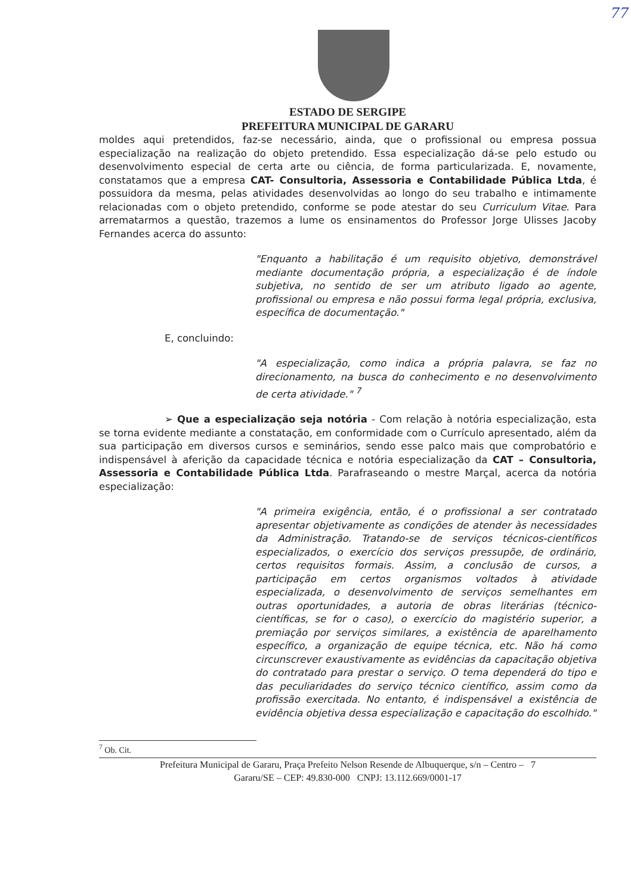77
ESTADO DE SERGIPE
PREFEITURA MUNICIPAL DE GARARU
moldes aqui pretendidos, faz-se necessário, ainda, que o profissional ou empresa possua especialização na realização do objeto pretendido. Essa especialização dá-se pelo estudo ou desenvolvimento especial de certa arte ou ciência, de forma particularizada. E, novamente, constatamos que a empresa CAT- Consultoria, Assessoria e Contabilidade Pública Ltda, é possuidora da mesma, pelas atividades desenvolvidas ao longo do seu trabalho e intimamente relacionadas com o objeto pretendido, conforme se pode atestar do seu Curriculum Vitae. Para arrematarmos a questão, trazemos a lume os ensinamentos do Professor Jorge Ulisses Jacoby Fernandes acerca do assunto:
"Enquanto a habilitação é um requisito objetivo, demonstrável mediante documentação própria, a especialização é de índole subjetiva, no sentido de ser um atributo ligado ao agente, profissional ou empresa e não possui forma legal própria, exclusiva, específica de documentação."
E, concluindo:
"A especialização, como indica a própria palavra, se faz no direcionamento, na busca do conhecimento e no desenvolvimento de certa atividade." <sup>7</sup>
➢ Que a especialização seja notória - Com relação à notória especialização, esta se torna evidente mediante a constatação, em conformidade com o Currículo apresentado, além da sua participação em diversos cursos e seminários, sendo esse palco mais que comprobatório e indispensável à aferição da capacidade técnica e notória especialização da CAT – Consultoria, Assessoria e Contabilidade Pública Ltda. Parafraseando o mestre Marçal, acerca da notória especialização:
"A primeira exigência, então, é o profissional a ser contratado apresentar objetivamente as condições de atender às necessidades da Administração. Tratando-se de serviços técnicos-científicos especializados, o exercício dos serviços pressupõe, de ordinário, certos requisitos formais. Assim, a conclusão de cursos, a participação em certos organismos voltados à atividade especializada, o desenvolvimento de serviços semelhantes em outras oportunidades, a autoria de obras literárias (técnico-científicas, se for o caso), o exercício do magistério superior, a premiação por serviços similares, a existência de aparelhamento específico, a organização de equipe técnica, etc. Não há como circunscrever exaustivamente as evidências da capacitação objetiva do contratado para prestar o serviço. O tema dependerá do tipo e das peculiaridades do serviço técnico científico, assim como da profissão exercitada. No entanto, é indispensável a existência de evidência objetiva dessa especialização e capacitação do escolhido."
<sup>7</sup> Ob. Cit.
Prefeitura Municipal de Gararu, Praça Prefeito Nelson Resende de Albuquerque, s/n – Centro – 7
Gararu/SE – CEP: 49.830-000 CNPJ: 13.112.669/0001-17